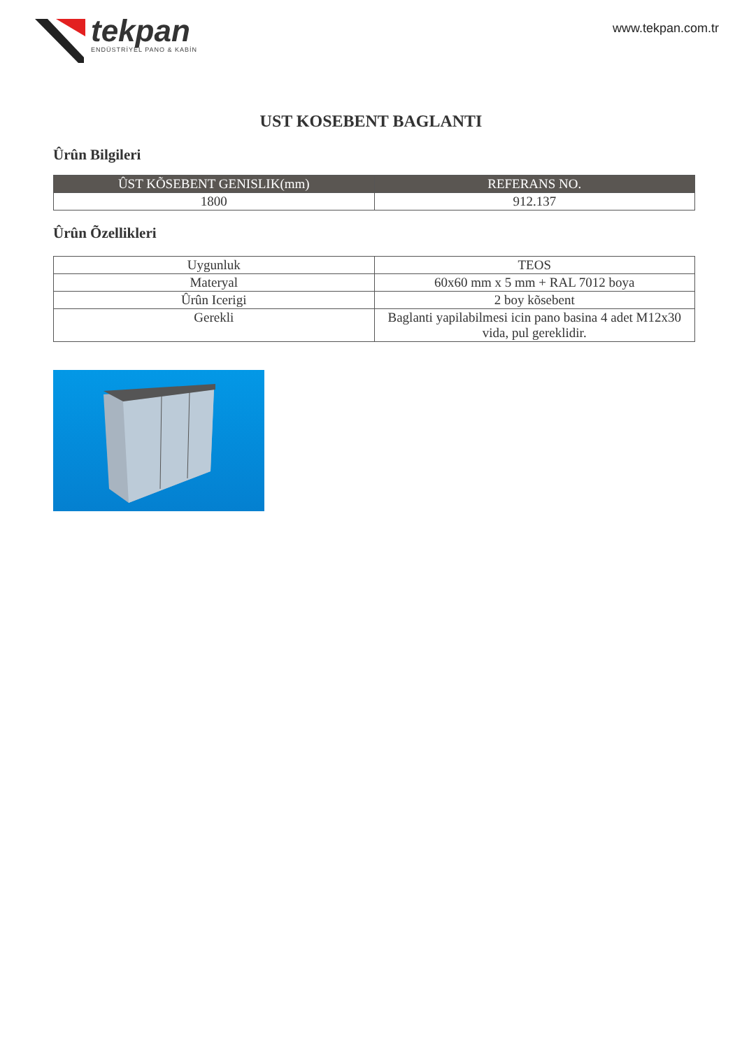tekpan
ENDÜSTRİYEL PANO & KABİN
www.tekpan.com.tr
UST KOSEBENT BAGLANTI
Ûrûn Bilgileri
| ÛST KÕSEBENT GENISLIK(mm) | REFERANS NO. |
| --- | --- |
| 1800 | 912.137 |
Ûrûn Õzellikleri
| Uygunluk | TEOS |
| Materyal | 60x60 mm x 5 mm + RAL 7012 boya |
| Ûrûn Icerigi | 2 boy kõsebent |
| Gerekli | Baglanti yapilabilmesi icin pano basina 4 adet M12x30 vida, pul gereklidir. |